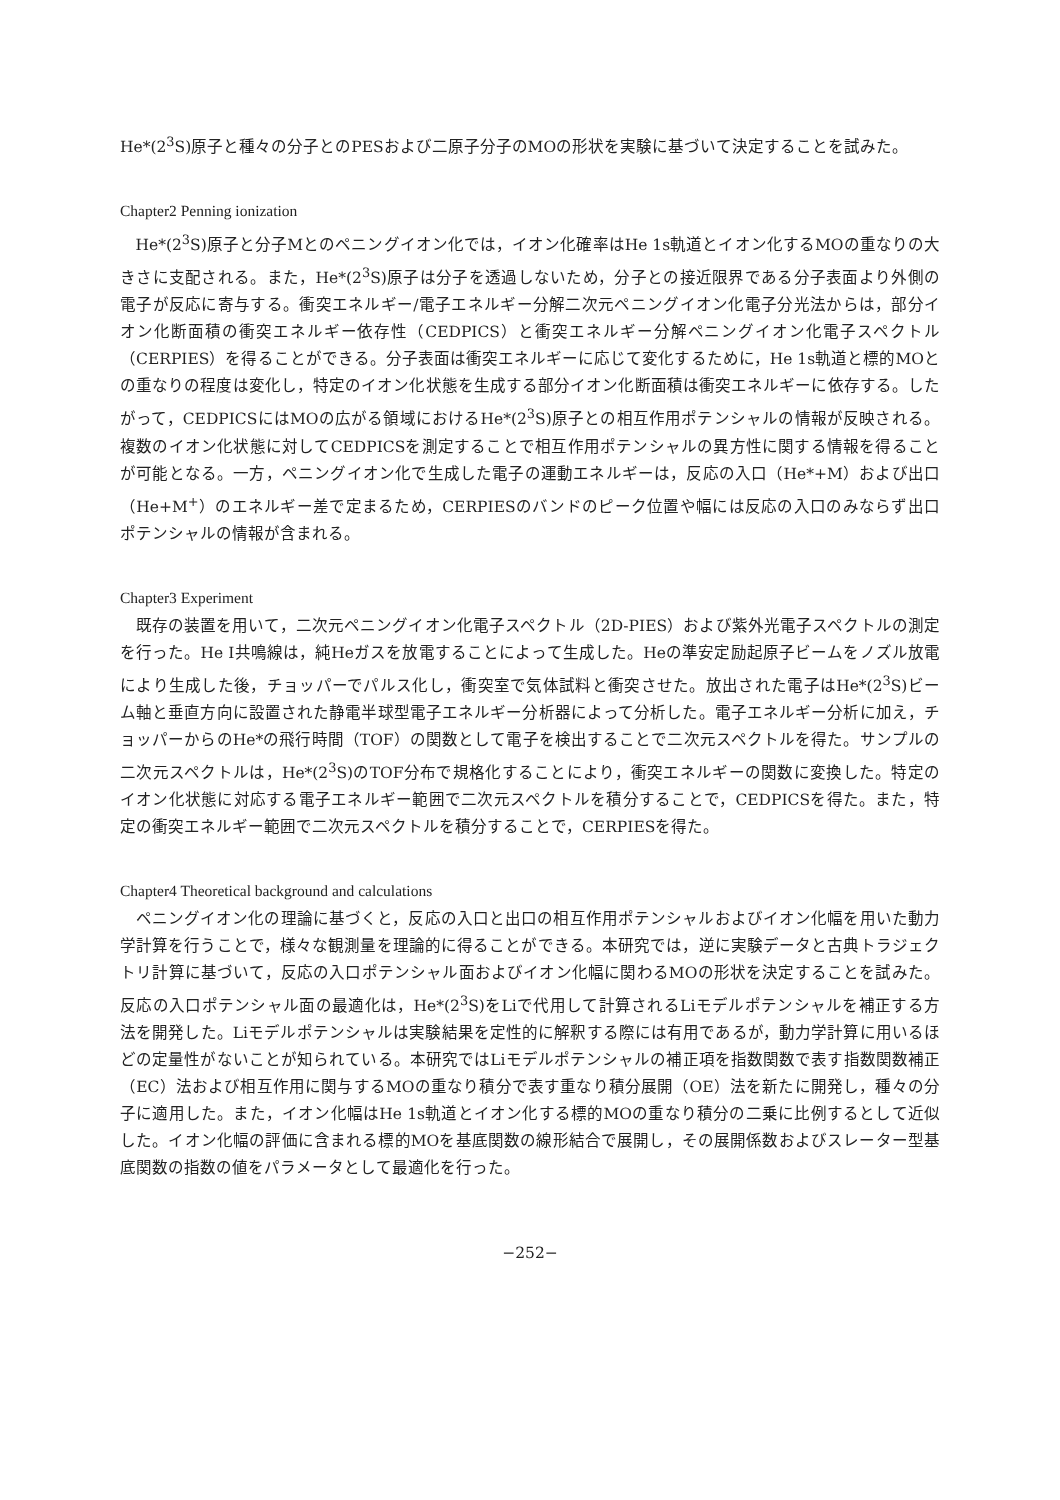He*(2<sup>3</sup>S)原子と種々の分子とのPESおよび二原子分子のMOの形状を実験に基づいて決定することを試みた。
Chapter2 Penning ionization
He*(2<sup>3</sup>S)原子と分子Mとのペニングイオン化では，イオン化確率はHe 1s軌道とイオン化するMOの重なりの大きさに支配される。また，He*(2<sup>3</sup>S)原子は分子を透過しないため，分子との接近限界である分子表面より外側の電子が反応に寄与する。衝突エネルギー/電子エネルギー分解二次元ペニングイオン化電子分光法からは，部分イオン化断面積の衝突エネルギー依存性（CEDPICS）と衝突エネルギー分解ペニングイオン化電子スペクトル（CERPIES）を得ることができる。分子表面は衝突エネルギーに応じて変化するために，He 1s軌道と標的MOとの重なりの程度は変化し，特定のイオン化状態を生成する部分イオン化断面積は衝突エネルギーに依存する。したがって，CEDPICSにはMOの広がる領域におけるHe*(2<sup>3</sup>S)原子との相互作用ポテンシャルの情報が反映される。複数のイオン化状態に対してCEDPICSを測定することで相互作用ポテンシャルの異方性に関する情報を得ることが可能となる。一方，ペニングイオン化で生成した電子の運動エネルギーは，反応の入口（He*+M）および出口（He+M<sup>+</sup>）のエネルギー差で定まるため，CERPIESのバンドのピーク位置や幅には反応の入口のみならず出口ポテンシャルの情報が含まれる。
Chapter3 Experiment
既存の装置を用いて，二次元ペニングイオン化電子スペクトル（2D-PIES）および紫外光電子スペクトルの測定を行った。He I共鳴線は，純Heガスを放電することによって生成した。Heの準安定励起原子ビームをノズル放電により生成した後，チョッパーでパルス化し，衝突室で気体試料と衝突させた。放出された電子はHe*(2<sup>3</sup>S)ビーム軸と垂直方向に設置された静電半球型電子エネルギー分析器によって分析した。電子エネルギー分析に加え，チョッパーからのHe*の飛行時間（TOF）の関数として電子を検出することで二次元スペクトルを得た。サンプルの二次元スペクトルは，He*(2<sup>3</sup>S)のTOF分布で規格化することにより，衝突エネルギーの関数に変換した。特定のイオン化状態に対応する電子エネルギー範囲で二次元スペクトルを積分することで，CEDPICSを得た。また，特定の衝突エネルギー範囲で二次元スペクトルを積分することで，CERPIESを得た。
Chapter4 Theoretical background and calculations
ペニングイオン化の理論に基づくと，反応の入口と出口の相互作用ポテンシャルおよびイオン化幅を用いた動力学計算を行うことで，様々な観測量を理論的に得ることができる。本研究では，逆に実験データと古典トラジェクトリ計算に基づいて，反応の入口ポテンシャル面およびイオン化幅に関わるMOの形状を決定することを試みた。反応の入口ポテンシャル面の最適化は，He*(2<sup>3</sup>S)をLiで代用して計算されるLiモデルポテンシャルを補正する方法を開発した。Liモデルポテンシャルは実験結果を定性的に解釈する際には有用であるが，動力学計算に用いるほどの定量性がないことが知られている。本研究ではLiモデルポテンシャルの補正項を指数関数で表す指数関数補正（EC）法および相互作用に関与するMOの重なり積分で表す重なり積分展開（OE）法を新たに開発し，種々の分子に適用した。また，イオン化幅はHe 1s軌道とイオン化する標的MOの重なり積分の二乗に比例するとして近似した。イオン化幅の評価に含まれる標的MOを基底関数の線形結合で展開し，その展開係数およびスレーター型基底関数の指数の値をパラメータとして最適化を行った。
−252−